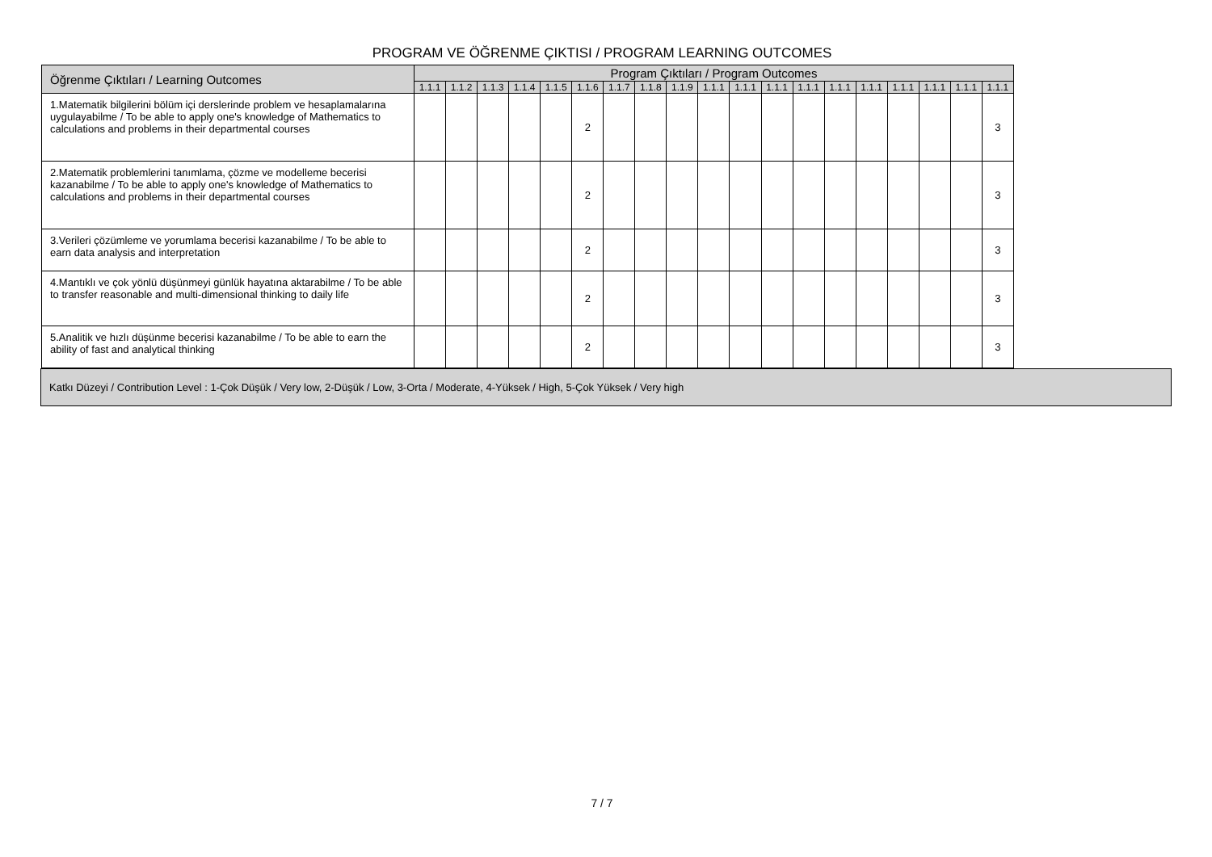PROGRAM VE ÖĞRENME ÇIKTISI / PROGRAM LEARNING OUTCOMES
| Öğrenme Çıktıları / Learning Outcomes | Program Çıktıları / Program Outcomes | | | | | | | | | | | | | | | | | | |
| --- | --- | --- | --- | --- | --- | --- | --- | --- | --- | --- | --- | --- | --- | --- | --- | --- | --- | --- | --- |
| | 1.1.1 | 1.1.2 | 1.1.3 | 1.1.4 | 1.1.5 | 1.1.6 | 1.1.7 | 1.1.8 | 1.1.9 | 1.1.1 | 1.1.1 | 1.1.1 | 1.1.1 | 1.1.1 | 1.1.1 | 1.1.1 | 1.1.1 | 1.1.1 | 1.1.1 |
| 1.Matematik bilgilerini bölüm içi derslerinde problem ve hesaplamalarına uygulayabilme / To be able to apply one's knowledge of Mathematics to calculations and problems in their departmental courses | | | | | | 2 | | | | | | | | | | | | | 3 |
| 2.Matematik problemlerini tanımlama, çözme ve modelleme becerisi kazanabilme / To be able to apply one's knowledge of Mathematics to calculations and problems in their departmental courses | | | | | | 2 | | | | | | | | | | | | | 3 |
| 3.Verileri çözümleme ve yorumlama becerisi kazanabilme / To be able to earn data analysis and interpretation | | | | | | 2 | | | | | | | | | | | | | 3 |
| 4.Mantıklı ve çok yönlü düşünmeyi günlük hayatına aktarabilme / To be able to transfer reasonable and multi-dimensional thinking to daily life | | | | | | 2 | | | | | | | | | | | | | 3 |
| 5.Analitik ve hızlı düşünme becerisi kazanabilme / To be able to earn the ability of fast and analytical thinking | | | | | | 2 | | | | | | | | | | | | | 3 |
Katkı Düzeyi / Contribution Level : 1-Çok Düşük / Very low, 2-Düşük / Low, 3-Orta / Moderate, 4-Yüksek / High, 5-Çok Yüksek / Very high
7 / 7